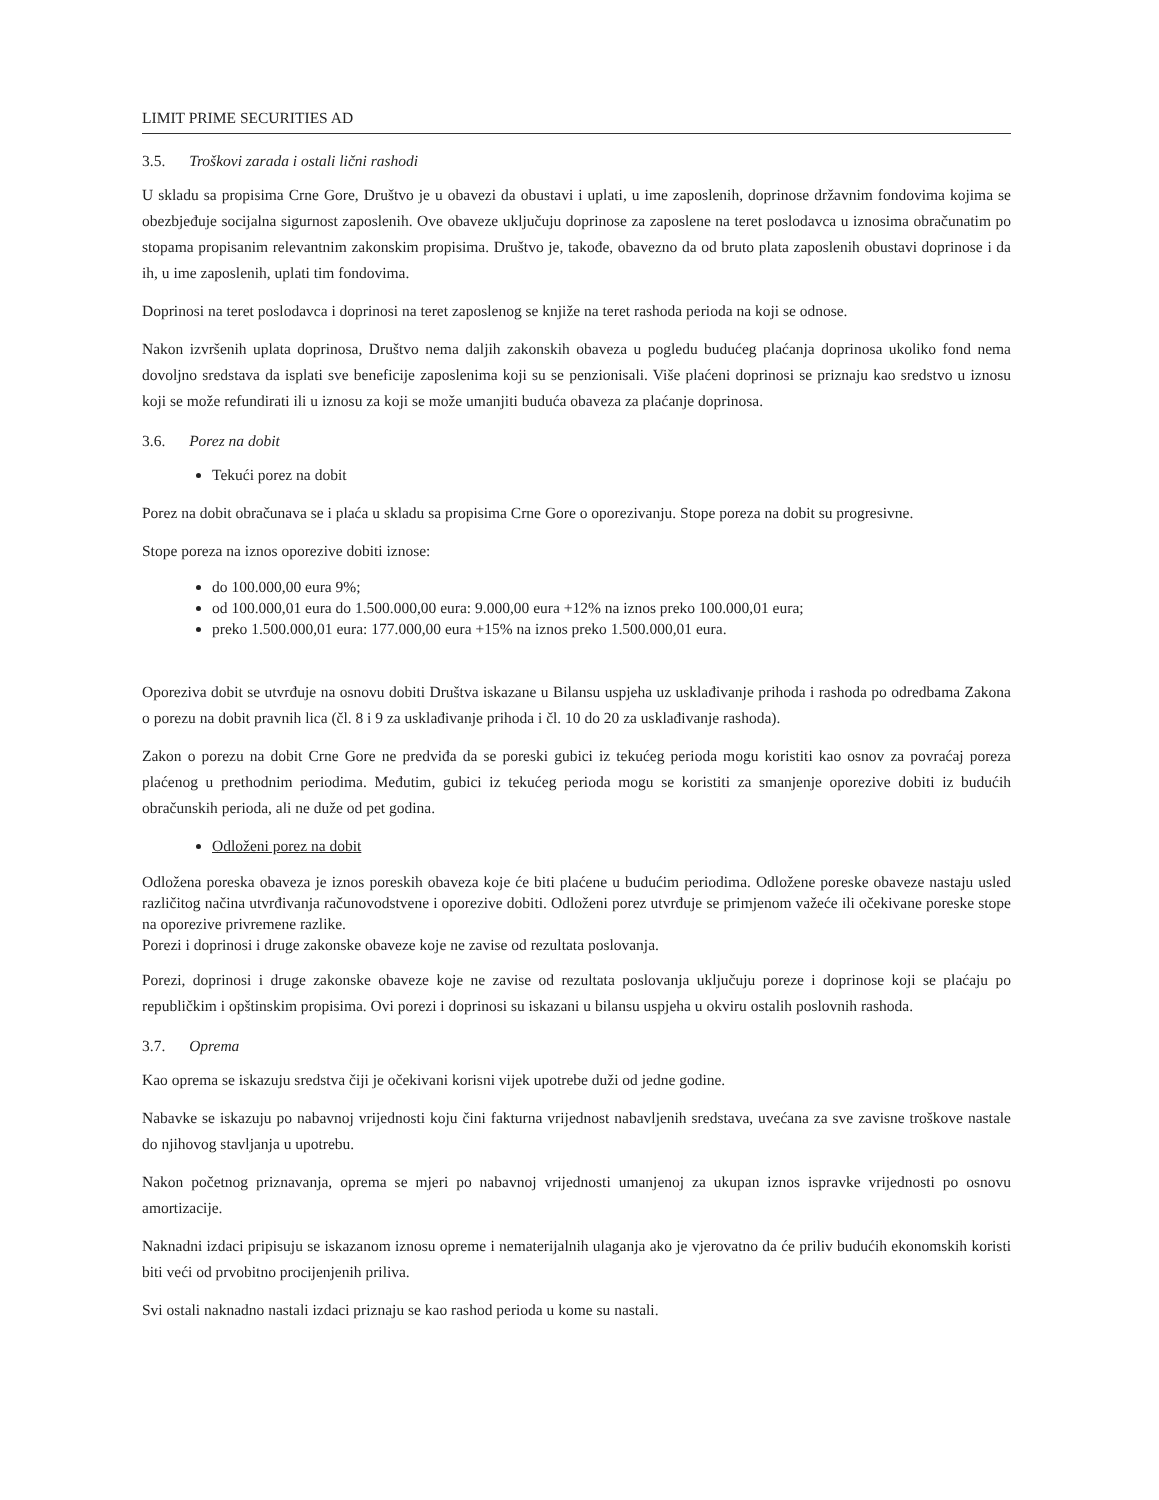LIMIT PRIME SECURITIES AD
3.5. Troškovi zarada i ostali lični rashodi
U skladu sa propisima Crne Gore, Društvo je u obavezi da obustavi i uplati, u ime zaposlenih, doprinose državnim fondovima kojima se obezbjeđuje socijalna sigurnost zaposlenih. Ove obaveze uključuju doprinose za zaposlene na teret poslodavca u iznosima obračunatim po stopama propisanim relevantnim zakonskim propisima. Društvo je, takođe, obavezno da od bruto plata zaposlenih obustavi doprinose i da ih, u ime zaposlenih, uplati tim fondovima.
Doprinosi na teret poslodavca i doprinosi na teret zaposlenog se knjiže na teret rashoda perioda na koji se odnose.
Nakon izvršenih uplata doprinosa, Društvo nema daljih zakonskih obaveza u pogledu budućeg plaćanja doprinosa ukoliko fond nema dovoljno sredstava da isplati sve beneficije zaposlenima koji su se penzionisali. Više plaćeni doprinosi se priznaju kao sredstvo u iznosu koji se može refundirati ili u iznosu za koji se može umanjiti buduća obaveza za plaćanje doprinosa.
3.6. Porez na dobit
Tekući porez na dobit
Porez na dobit obračunava se i plaća u skladu sa propisima Crne Gore o oporezivanju. Stope poreza na dobit su progresivne.
Stope poreza na iznos oporezive dobiti iznose:
do 100.000,00 eura 9%;
od 100.000,01 eura do 1.500.000,00 eura: 9.000,00 eura +12% na iznos preko 100.000,01 eura;
preko 1.500.000,01 eura: 177.000,00 eura +15% na iznos preko 1.500.000,01 eura.
Oporeziva dobit se utvrđuje na osnovu dobiti Društva iskazane u Bilansu uspjeha uz usklađivanje prihoda i rashoda po odredbama Zakona o porezu na dobit pravnih lica (čl. 8 i 9 za usklađivanje prihoda i čl. 10 do 20 za usklađivanje rashoda).
Zakon o porezu na dobit Crne Gore ne predviđa da se poreski gubici iz tekućeg perioda mogu koristiti kao osnov za povraćaj poreza plaćenog u prethodnim periodima. Međutim, gubici iz tekućeg perioda mogu se koristiti za smanjenje oporezive dobiti iz budućih obračunskih perioda, ali ne duže od pet godina.
Odloženi porez na dobit
Odložena poreska obaveza je iznos poreskih obaveza koje će biti plaćene u budućim periodima. Odložene poreske obaveze nastaju usled različitog načina utvrđivanja računovodstvene i oporezive dobiti. Odloženi porez utvrđuje se primjenom važeće ili očekivane poreske stope na oporezive privremene razlike.
Porezi i doprinosi i druge zakonske obaveze koje ne zavise od rezultata poslovanja.
Porezi, doprinosi i druge zakonske obaveze koje ne zavise od rezultata poslovanja uključuju poreze i doprinose koji se plaćaju po republičkim i opštinskim propisima. Ovi porezi i doprinosi su iskazani u bilansu uspjeha u okviru ostalih poslovnih rashoda.
3.7. Oprema
Kao oprema se iskazuju sredstva čiji je očekivani korisni vijek upotrebe duži od jedne godine.
Nabavke se iskazuju po nabavnoj vrijednosti koju čini fakturna vrijednost nabavljenih sredstava, uvećana za sve zavisne troškove nastale do njihovog stavljanja u upotrebu.
Nakon početnog priznavanja, oprema se mjeri po nabavnoj vrijednosti umanjenoj za ukupan iznos ispravke vrijednosti po osnovu amortizacije.
Naknadni izdaci pripisuju se iskazanom iznosu opreme i nematerijalnih ulaganja ako je vjerovatno da će priliv budućih ekonomskih koristi biti veći od prvobitno procijenjenih priliva.
Svi ostali naknadno nastali izdaci priznaju se kao rashod perioda u kome su nastali.